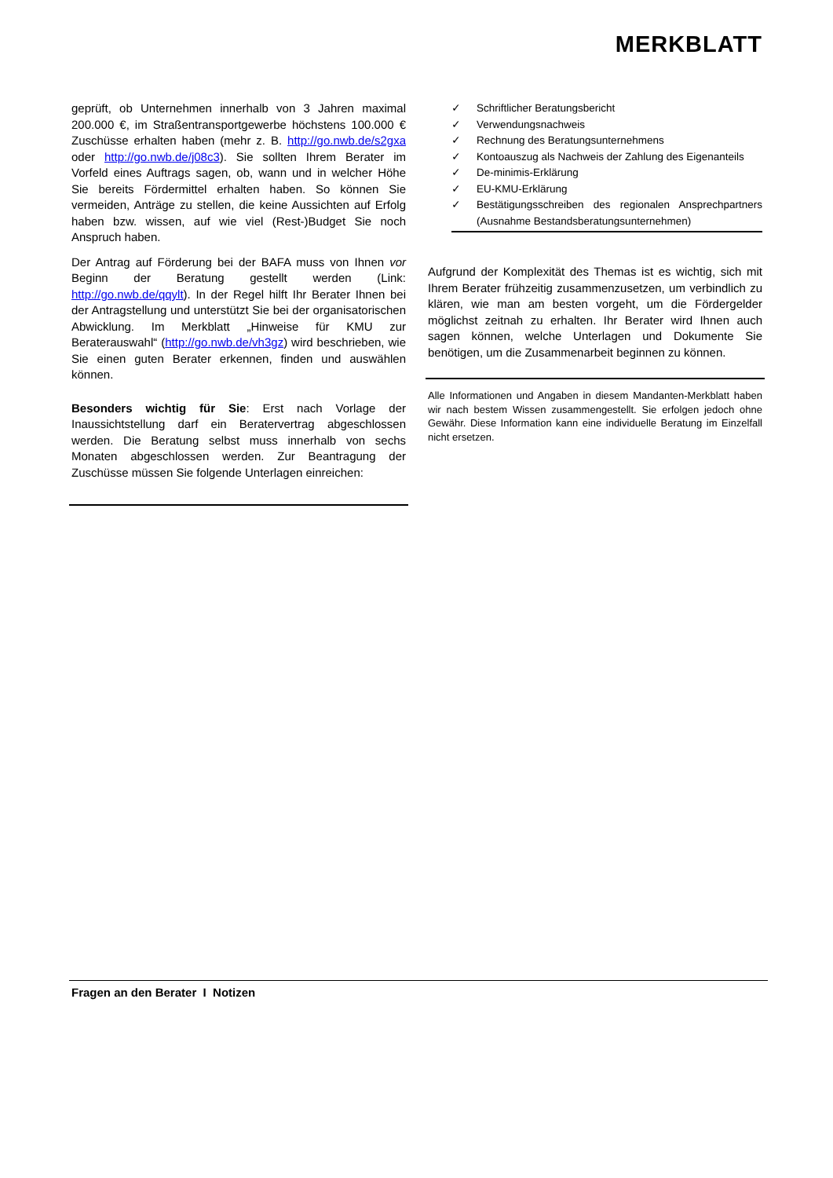MERKBLATT
geprüft, ob Unternehmen innerhalb von 3 Jahren maximal 200.000 €, im Straßentransportgewerbe höchstens 100.000 € Zuschüsse erhalten haben (mehr z. B. http://go.nwb.de/s2gxa oder http://go.nwb.de/j08c3). Sie sollten Ihrem Berater im Vorfeld eines Auftrags sagen, ob, wann und in welcher Höhe Sie bereits Fördermittel erhalten haben. So können Sie vermeiden, Anträge zu stellen, die keine Aussichten auf Erfolg haben bzw. wissen, auf wie viel (Rest-)Budget Sie noch Anspruch haben.
Der Antrag auf Förderung bei der BAFA muss von Ihnen vor Beginn der Beratung gestellt werden (Link: http://go.nwb.de/qqylt). In der Regel hilft Ihr Berater Ihnen bei der Antragstellung und unterstützt Sie bei der organisatorischen Abwicklung. Im Merkblatt „Hinweise für KMU zur Beraterauswahl“ (http://go.nwb.de/vh3gz) wird beschrieben, wie Sie einen guten Berater erkennen, finden und auswählen können.
Besonders wichtig für Sie: Erst nach Vorlage der Inaussichtstellung darf ein Beratervertrag abgeschlossen werden. Die Beratung selbst muss innerhalb von sechs Monaten abgeschlossen werden. Zur Beantragung der Zuschüsse müssen Sie folgende Unterlagen einreichen:
✓ Schriftlicher Beratungsbericht
✓ Verwendungsnachweis
✓ Rechnung des Beratungsunternehmens
✓ Kontoauszug als Nachweis der Zahlung des Eigenanteils
✓ De-minimis-Erklärung
✓ EU-KMU-Erklärung
✓ Bestätigungsschreiben des regionalen Ansprechpartners (Ausnahme Bestandsberatungsunternehmen)
Aufgrund der Komplexität des Themas ist es wichtig, sich mit Ihrem Berater frühzeitig zusammenzusetzen, um verbindlich zu klären, wie man am besten vorgeht, um die Fördergelder möglichst zeitnah zu erhalten. Ihr Berater wird Ihnen auch sagen können, welche Unterlagen und Dokumente Sie benötigen, um die Zusammenarbeit beginnen zu können.
Alle Informationen und Angaben in diesem Mandanten-Merkblatt haben wir nach bestem Wissen zusammengestellt. Sie erfolgen jedoch ohne Gewähr. Diese Information kann eine individuelle Beratung im Einzelfall nicht ersetzen.
Fragen an den Berater I Notizen